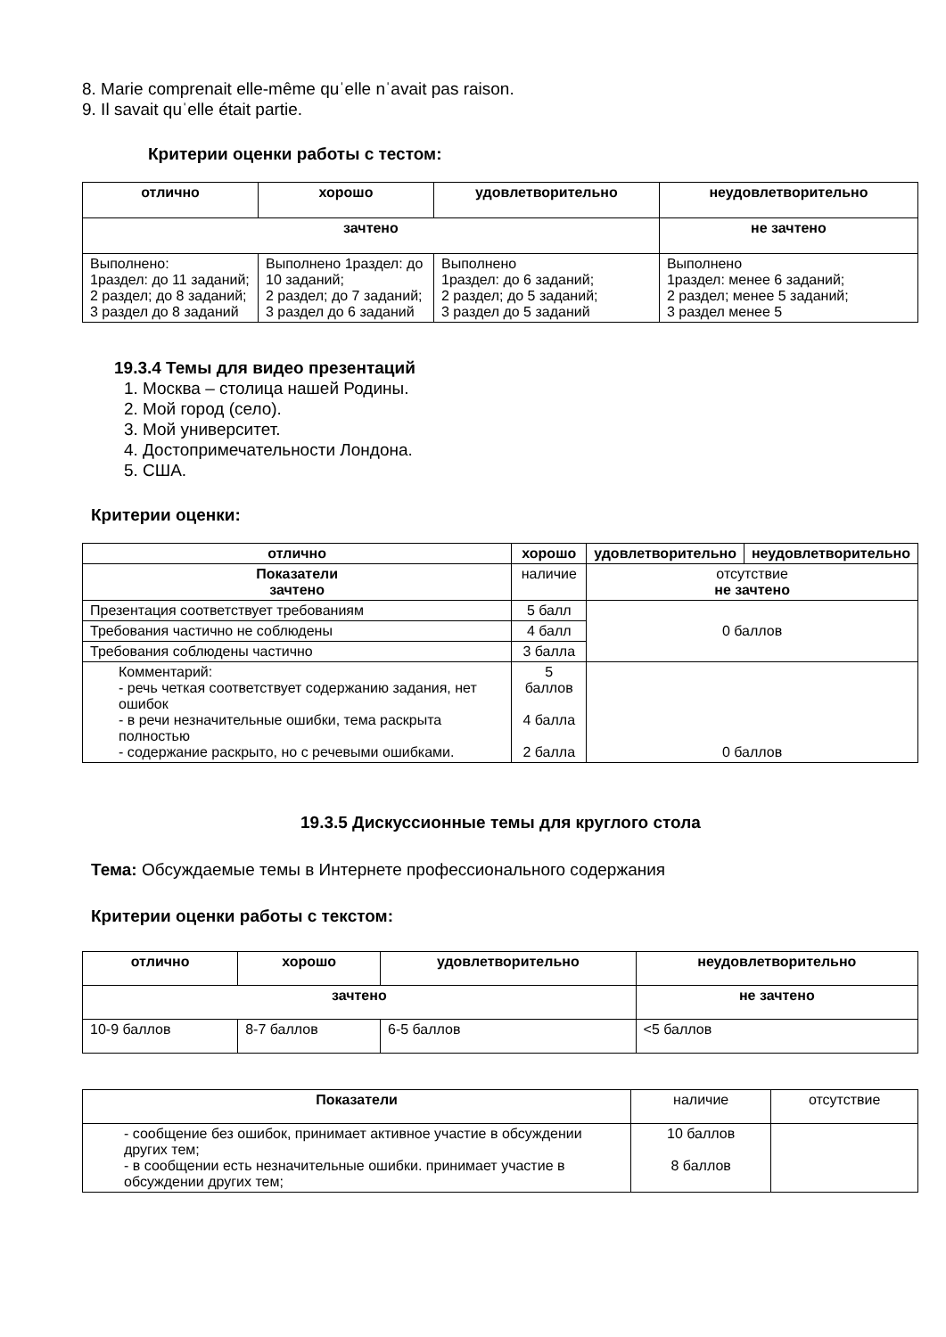8. Marie comprenait elle-même quˈelle nˈavait pas raison.
9. Il savait quˈelle était partie.
Критерии оценки работы с тестом:
| отлично | хорошо | удовлетворительно | неудовлетворительно |
| --- | --- | --- | --- |
| зачтено | | | не зачтено |
| Выполнено: 1раздел: до 11 заданий; 2 раздел; до 8 заданий; 3 раздел до 8 заданий | Выполнено 1раздел: до 10 заданий; 2 раздел; до 7 заданий; 3 раздел до 6 заданий | Выполнено 1раздел: до 6 заданий; 2 раздел; до 5 заданий; 3 раздел до 5 заданий | Выполнено 1раздел: менее 6 заданий; 2 раздел; менее 5 заданий; 3 раздел менее 5 |
19.3.4 Темы для видео презентаций
1. Москва – столица нашей Родины.
2. Мой город (село).
3. Мой университет.
4. Достопримечательности Лондона.
5. США.
Критерии оценки:
| отлично | хорошо | удовлетворительно | неудовлетворительно |
| --- | --- | --- | --- |
| Показатели зачтено | наличие | отсутствие не зачтено | |
| Презентация соответствует требованиям | 5 балл | 0 баллов | |
| Требования частично не соблюдены | 4 балл | | |
| Требования соблюдены частично | 3 балла | | |
| Комментарий: - речь четкая соответствует содержанию задания, нет ошибок - в речи незначительные ошибки, тема раскрыта полностью - содержание раскрыто, но с речевыми ошибками. | 5 баллов 4 балла 2 балла | 0 баллов | |
19.3.5 Дискуссионные темы для круглого стола
Тема: Обсуждаемые темы в Интернете профессионального содержания
Критерии оценки работы с текстом:
| отлично | хорошо | удовлетворительно | неудовлетворительно |
| --- | --- | --- | --- |
| зачтено | | | не зачтено |
| 10-9 баллов | 8-7 баллов | 6-5 баллов | <5 баллов |
| Показатели | наличие | отсутствие |
| - сообщение без ошибок, принимает активное участие в обсуждении других тем; - в сообщении есть незначительные ошибки. принимает участие в обсуждении других тем; | 10 баллов 8 баллов | |